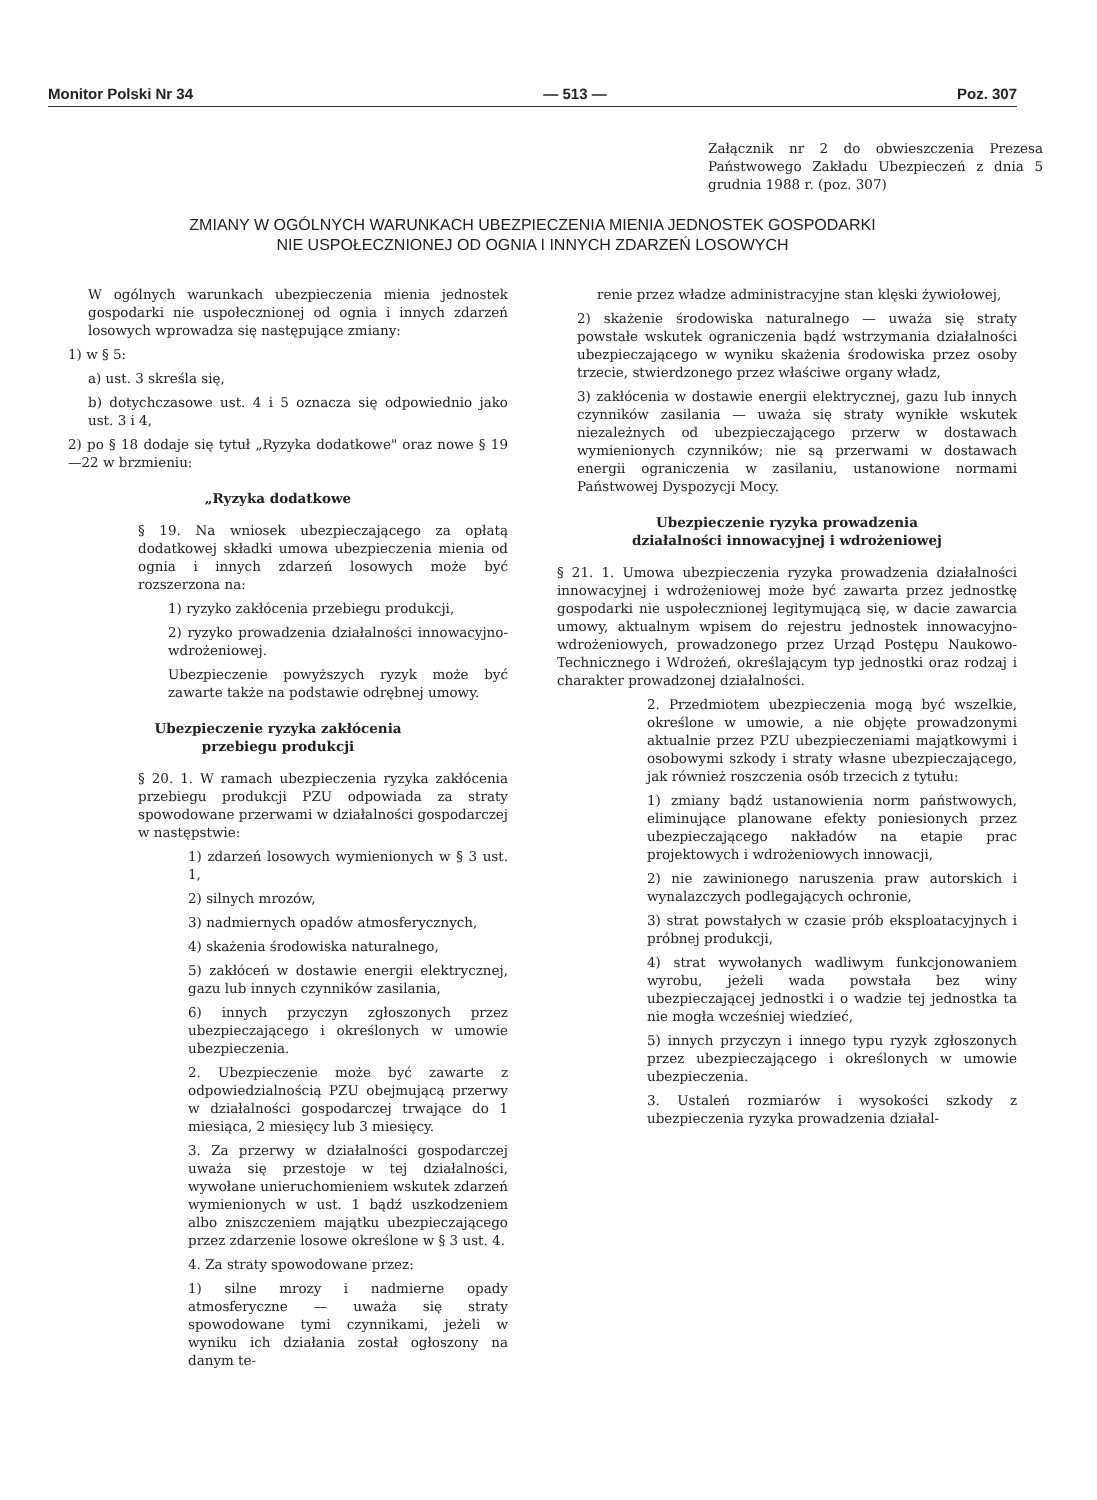Monitor Polski Nr 34 — 513 — Poz. 307
Załącznik nr 2 do obwieszczenia Prezesa Państwowego Zakładu Ubezpieczeń z dnia 5 grudnia 1988 r. (poz. 307)
ZMIANY W OGÓLNYCH WARUNKACH UBEZPIECZENIA MIENIA JEDNOSTEK GOSPODARKI
NIE USPOŁECZNIONEJ OD OGNIA I INNYCH ZDARZEŃ LOSOWYCH
W ogólnych warunkach ubezpieczenia mienia jednostek gospodarki nie uspołecznionej od ognia i innych zdarzeń losowych wprowadza się następujące zmiany:
1) w § 5:
a) ust. 3 skreśla się,
b) dotychczasowe ust. 4 i 5 oznacza się odpowiednio jako ust. 3 i 4,
2) po § 18 dodaje się tytuł „Ryzyka dodatkowe" oraz nowe § 19—22 w brzmieniu:
„Ryzyka dodatkowe
§ 19. Na wniosek ubezpieczającego za opłatą dodatkowej składki umowa ubezpieczenia mienia od ognia i innych zdarzeń losowych może być rozszerzona na:
1) ryzyko zakłócenia przebiegu produkcji,
2) ryzyko prowadzenia działalności innowacyjno-wdrożeniowej.
Ubezpieczenie powyższych ryzyk może być zawarte także na podstawie odrębnej umowy.
Ubezpieczenie ryzyka zakłócenia
przebiegu produkcji
§ 20. 1. W ramach ubezpieczenia ryzyka zakłócenia przebiegu produkcji PZU odpowiada za straty spowodowane przerwami w działalności gospodarczej w następstwie:
1) zdarzeń losowych wymienionych w § 3 ust. 1,
2) silnych mrozów,
3) nadmiernych opadów atmosferycznych,
4) skażenia środowiska naturalnego,
5) zakłóceń w dostawie energii elektrycznej, gazu lub innych czynników zasilania,
6) innych przyczyn zgłoszonych przez ubezpieczającego i określonych w umowie ubezpieczenia.
2. Ubezpieczenie może być zawarte z odpowiedzialnością PZU obejmującą przerwy w działalności gospodarczej trwające do 1 miesiąca, 2 miesięcy lub 3 miesięcy.
3. Za przerwy w działalności gospodarczej uważa się przestoje w tej działalności, wywołane unieruchomieniem wskutek zdarzeń wymienionych w ust. 1 bądź uszkodzeniem albo zniszczeniem majątku ubezpieczającego przez zdarzenie losowe określone w § 3 ust. 4.
4. Za straty spowodowane przez:
1) silne mrozy i nadmierne opady atmosferyczne — uważa się straty spowodowane tymi czynnikami, jeżeli w wyniku ich działania został ogłoszony na danym te-
renie przez władze administracyjne stan klęski żywiołowej,
2) skażenie środowiska naturalnego — uważa się straty powstałe wskutek ograniczenia bądź wstrzymania działalności ubezpieczającego w wyniku skażenia środowiska przez osoby trzecie, stwierdzonego przez właściwe organy władz,
3) zakłócenia w dostawie energii elektrycznej, gazu lub innych czynników zasilania — uważa się straty wynikłe wskutek niezależnych od ubezpieczającego przerw w dostawach wymienionych czynników; nie są przerwami w dostawach energii ograniczenia w zasilaniu, ustanowione normami Państwowej Dyspozycji Mocy.
Ubezpieczenie ryzyka prowadzenia
działalności innowacyjnej i wdrożeniowej
§ 21. 1. Umowa ubezpieczenia ryzyka prowadzenia działalności innowacyjnej i wdrożeniowej może być zawarta przez jednostkę gospodarki nie uspołecznionej legitymującą się, w dacie zawarcia umowy, aktualnym wpisem do rejestru jednostek innowacyjno-wdrożeniowych, prowadzonego przez Urząd Postępu Naukowo-Technicznego i Wdrożeń, określającym typ jednostki oraz rodzaj i charakter prowadzonej działalności.
2. Przedmiotem ubezpieczenia mogą być wszelkie, określone w umowie, a nie objęte prowadzonymi aktualnie przez PZU ubezpieczeniami majątkowymi i osobowymi szkody i straty własne ubezpieczającego, jak również roszczenia osób trzecich z tytułu:
1) zmiany bądź ustanowienia norm państwowych, eliminujące planowane efekty poniesionych przez ubezpieczającego nakładów na etapie prac projektowych i wdrożeniowych innowacji,
2) nie zawinionego naruszenia praw autorskich i wynalazczych podlegających ochronie,
3) strat powstałych w czasie prób eksploatacyjnych i próbnej produkcji,
4) strat wywołanych wadliwym funkcjonowaniem wyrobu, jeżeli wada powstała bez winy ubezpieczającej jednostki i o wadzie tej jednostka ta nie mogła wcześniej wiedzieć,
5) innych przyczyn i innego typu ryzyk zgłoszonych przez ubezpieczającego i określonych w umowie ubezpieczenia.
3. Ustaleń rozmiarów i wysokości szkody z ubezpieczenia ryzyka prowadzenia działal-